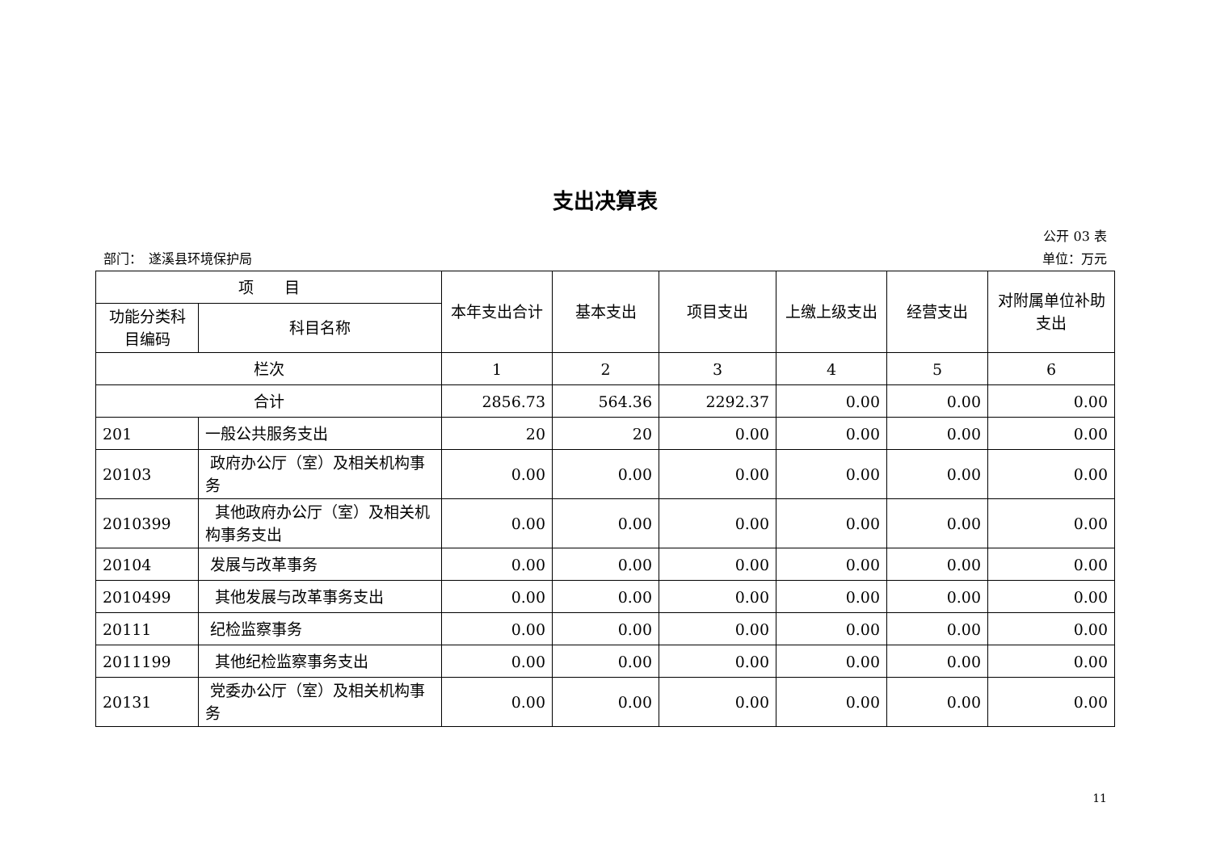支出决算表
公开 03 表
部门：　遂溪县环境保护局 单位：万元
| 项 目 | | 本年支出合计 | 基本支出 | 项目支出 | 上缴上级支出 | 经营支出 | 对附属单位补助支出 |
| --- | --- | --- | --- | --- | --- | --- | --- |
| 功能分类科目编码 | 科目名称 | | | | | | |
| 栏次 | | 1 | 2 | 3 | 4 | 5 | 6 |
| 合计 | | 2856.73 | 564.36 | 2292.37 | 0.00 | 0.00 | 0.00 |
| 201 | 一般公共服务支出 | 20 | 20 | 0.00 | 0.00 | 0.00 | 0.00 |
| 20103 | 政府办公厅（室）及相关机构事务 | 0.00 | 0.00 | 0.00 | 0.00 | 0.00 | 0.00 |
| 2010399 | 其他政府办公厅（室）及相关机构事务支出 | 0.00 | 0.00 | 0.00 | 0.00 | 0.00 | 0.00 |
| 20104 | 发展与改革事务 | 0.00 | 0.00 | 0.00 | 0.00 | 0.00 | 0.00 |
| 2010499 | 其他发展与改革事务支出 | 0.00 | 0.00 | 0.00 | 0.00 | 0.00 | 0.00 |
| 20111 | 纪检监察事务 | 0.00 | 0.00 | 0.00 | 0.00 | 0.00 | 0.00 |
| 2011199 | 其他纪检监察事务支出 | 0.00 | 0.00 | 0.00 | 0.00 | 0.00 | 0.00 |
| 20131 | 党委办公厅（室）及相关机构事务 | 0.00 | 0.00 | 0.00 | 0.00 | 0.00 | 0.00 |
11